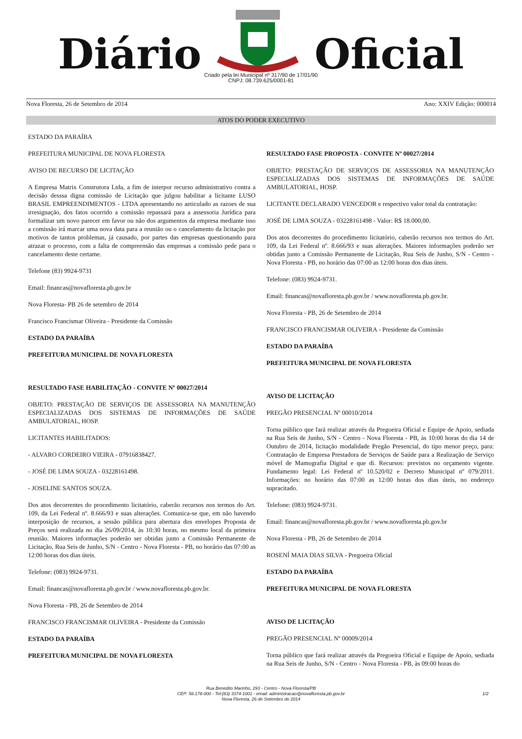Diário Oficial
Criado pela lei Municipal nº 317/90 de 17/01/90
CNPJ: 08.739.625/0001-81
Nova Floresta, 26 de Setembro de 2014 Ano: XXIV Edição: 000014
ATOS DO PODER EXECUTIVO
ESTADO DA PARAÍBA
PREFEITURA MUNICIPAL DE NOVA FLORESTA
AVISO DE RECURSO DE LICITAÇÃO
A Empresa Matrix Construtora Ltda, a fim de interpor recurso administrativo contra a decisão desssa digna comissão de Licitação que julgou habilitar a licitante LUSO BRASIL EMPREENDIMENTOS - LTDA apresentando no aeticulado as razoes de sua irresignação, dos fatos ocorrido a comissão repassará para a assessoria Jurídica para formalizar um novo parecer em favor ou não dos argumentos da empresa mediante isso a comissão irá marcar uma nova data para a reunião ou o cancelamento da licitação por motivos de tantos problemas, já causado, por partes das empresas questionando para atrazar o processo, com a falta de compreensão das empresas a comissão pede para o cancelamento deste certame.
Telefone (83) 9924-9731
Email: financas@novafloresta.pb.gov.br
Nova Floresta- PB 26 de setembro de 2014
Francisco Francismar Oliveira - Presidente da Comissão
ESTADO DA PARAÍBA
PREFEITURA MUNICIPAL DE NOVA FLORESTA
RESULTADO FASE HABILITAÇÃO - CONVITE Nº 00027/2014
OBJETO: PRESTAÇÃO DE SERVIÇOS DE ASSESSORIA NA MANUTENÇÃO ESPECIALIZADAS DOS SISTEMAS DE INFORMAÇÕES DE SAÚDE AMBULATORIAL, HOSP.
LICITANTES HABILITADOS:
- ALVARO CORDEIRO VIEIRA - 07916838427.
- JOSÉ DE LIMA SOUZA - 03228161498.
- JOSELINE SANTOS SOUZA.
Dos atos decorrentes do procedimento licitatório, caberão recursos nos termos do Art. 109, da Lei Federal nº. 8.666/93 e suas alterações. Comunica-se que, em não havendo interposição de recursos, a sessão pública para abertura dos envelopes Proposta de Preços será realizada no dia 26/09/2014, às 10:30 horas, no mesmo local da primeira reunião. Maiores informações poderão ser obtidas junto a Comissão Permanente de Licitação, Rua Seis de Junho, S/N - Centro - Nova Floresta - PB, no horário das 07:00 as 12:00 horas dos dias úteis.
Telefone: (083) 9924-9731.
Email: financas@novafloresta.pb.gov.br / www.novafloresta.pb.gov.br.
Nova Floresta - PB, 26 de Setembro de 2014
FRANCISCO FRANCISMAR OLIVEIRA - Presidente da Comissão
ESTADO DA PARAÍBA
PREFEITURA MUNICIPAL DE NOVA FLORESTA
RESULTADO FASE PROPOSTA - CONVITE Nº 00027/2014
OBJETO: PRESTAÇÃO DE SERVIÇOS DE ASSESSORIA NA MANUTENÇÃO ESPECIALIZADAS DOS SISTEMAS DE INFORMAÇÕES DE SAÚDE AMBULATORIAL, HOSP.
LICITANTE DECLARADO VENCEDOR e respectivo valor total da contratação:
JOSÉ DE LIMA SOUZA - 03228161498 - Valor: R$ 18.000,00.
Dos atos decorrentes do procedimento licitatório, caberão recursos nos termos do Art. 109, da Lei Federal nº. 8.666/93 e suas alterações. Maiores informações poderão ser obtidas junto a Comissão Permanente de Licitação, Rua Seis de Junho, S/N - Centro - Nova Floresta - PB, no horário das 07:00 as 12:00 horas dos dias úteis.
Telefone: (083) 9924-9731.
Email: financas@novafloresta.pb.gov.br / www.novafloresta.pb.gov.br.
Nova Floresta - PB, 26 de Setembro de 2014
FRANCISCO FRANCISMAR OLIVEIRA - Presidente da Comissão
ESTADO DA PARAÍBA
PREFEITURA MUNICIPAL DE NOVA FLORESTA
AVISO DE LICITAÇÃO
PREGÃO PRESENCIAL Nº 00010/2014
Torna público que fará realizar através da Pregoeira Oficial e Equipe de Apoio, sediada na Rua Seis de Junho, S/N - Centro - Nova Floresta - PB, às 10:00 horas do dia 14 de Outubro de 2014, licitação modalidade Pregão Presencial, do tipo menor preço, para: Contratação de Empresa Prestadora de Serviços de Saúde para a Realização de Serviço móvel de Mamografia Digital e que di. Recursos: previstos no orçamento vigente. Fundamento legal: Lei Federal nº 10.520/02 e Decreto Municipal nº 079/2011. Informações: no horário das 07:00 as 12:00 horas dos dias úteis, no endereço supracitado.
Telefone: (083) 9924-9731.
Email: financas@novafloresta.pb.gov.br / www.novafloresta.pb.gov.br
Nova Floresta - PB, 26 de Setembro de 2014
ROSENÍ MAIA DIAS SILVA - Pregoeira Oficial
ESTADO DA PARAÍBA
PREFEITURA MUNICIPAL DE NOVA FLORESTA
AVISO DE LICITAÇÃO
PREGÃO PRESENCIAL Nº 00009/2014
Torna público que fará realizar através da Pregoeira Oficial e Equipe de Apoio, sediada na Rua Seis de Junho, S/N - Centro - Nova Floresta - PB, às 09:00 horas do
Rua Benedito Marinho, 293 - Centro - Nova Floresta/PB
CEP: 58.178-000 - Tel:(83) 3374-1001 - email: administracao@novafloresta.pb.gov.br
Nova Floresta, 26 de Setembro de 2014
1/2